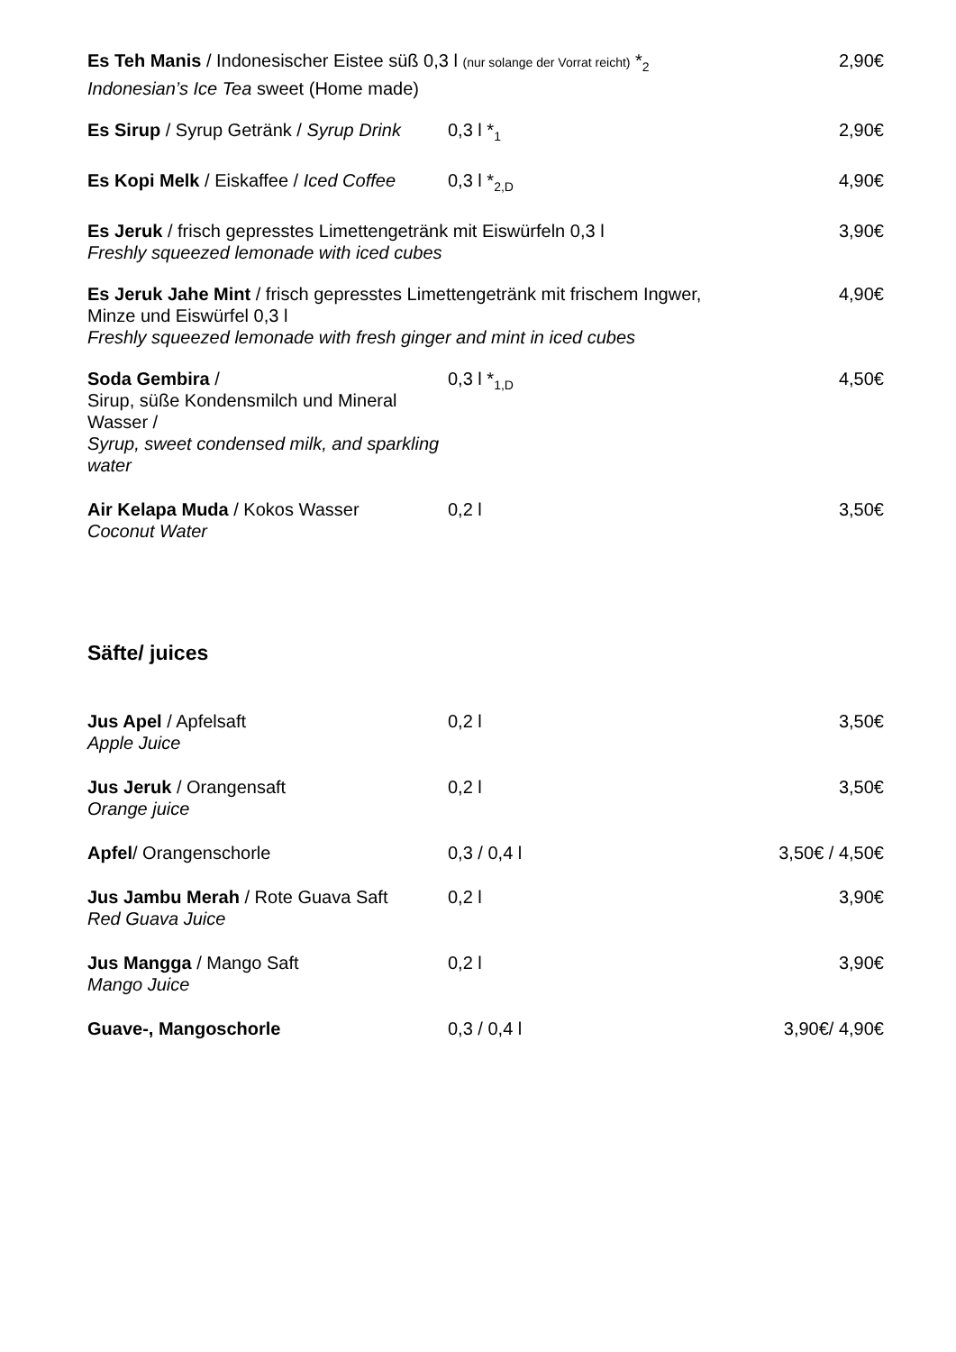Es Teh Manis / Indonesischer Eistee süß 0,3 l (nur solange der Vorrat reicht) *<sub>2</sub>
Indonesian’s Ice Tea sweet (Home made)
2,90€
Es Sirup / Syrup Getränk / Syrup Drink
0,3 l *<sub>1</sub>
2,90€
Es Kopi Melk / Eiskaffee / Iced Coffee
0,3 l *<sub>2,D</sub>
4,90€
Es Jeruk / frisch gepresstes Limettengetränk mit Eiswürfeln 0,3 l
Freshly squeezed lemonade with iced cubes
3,90€
Es Jeruk Jahe Mint / frisch gepresstes Limettengetränk mit frischem Ingwer,
Minze und Eiswürfel 0,3 l
Freshly squeezed lemonade with fresh ginger and mint in iced cubes
4,90€
Soda Gembira /
Sirup, süße Kondensmilch und Mineral Wasser /
Syrup, sweet condensed milk, and sparkling water
0,3 l *<sub>1,D</sub>
4,50€
Air Kelapa Muda / Kokos Wasser
Coconut Water
0,2 l
3,50€
Säfte/ juices
Jus Apel / Apfelsaft
Apple Juice
0,2 l
3,50€
Jus Jeruk / Orangensaft
Orange juice
0,2 l
3,50€
Apfel/ Orangenschorle
0,3 / 0,4 l
3,50€ / 4,50€
Jus Jambu Merah / Rote Guava Saft
Red Guava Juice
0,2 l
3,90€
Jus Mangga / Mango Saft
Mango Juice
0,2 l
3,90€
Guave-, Mangoschorle
0,3 / 0,4 l
3,90€/ 4,90€